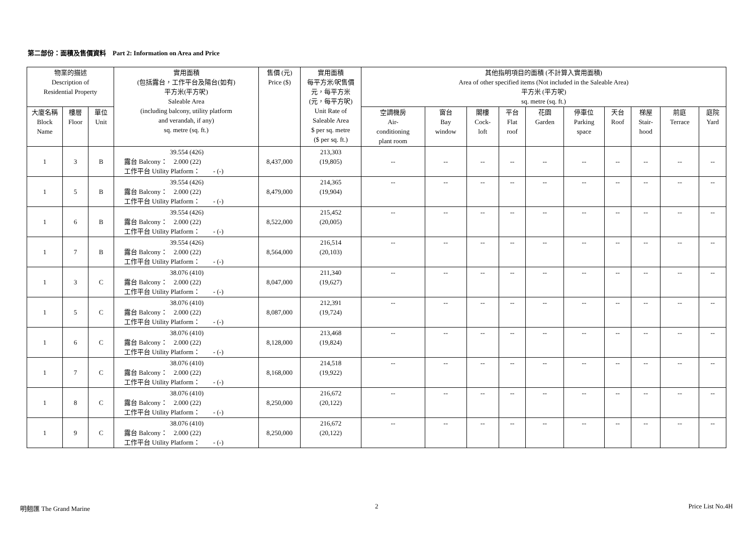第二部份：面積及售價資料 Part 2: Information on Area and Price
| 物業的描述 Description of Residential Property | | | 實用面積 (包括露台，工作平台及陽台(如有) 平方米(平方呎) Saleable Area (including balcony, utility platform and verandah, if any) sq. metre (sq. ft.) | 售價 (元) Price ($) | 實用面積 每平方米/呎售價 元，每平方米 (元，每平方呎) Unit Rate of Saleable Area $ per sq. metre ($ per sq. ft.) | 其他指明項目的面積 (不計算入實用面積) Area of other specified items (Not included in the Saleable Area) 平方米 (平方呎) sq. metre (sq. ft.) | | | | | | | | | |
| --- | --- | --- | --- | --- | --- | --- | --- | --- | --- | --- | --- | --- | --- | --- | --- |
| | | | | | | 空調機房 Air- conditioning plant room | 窗台 Bay window | 閣樓 Cock- loft | 平台 Flat roof | 花園 Garden | 停車位 Parking space | 天台 Roof | 梯屋 Stair- hood | 前庭 Terrace | 庭院 Yard |
| 大廈名稱 Block Name | 樓層 Floor | 單位 Unit | | | | | | | | | | | | | |
| 1 | 3 | B | 39.554 (426) 露台 Balcony： 2.000 (22) 工作平台 Utility Platform： - (-) | 8,437,000 | 213,303 (19,805) | -- | -- | -- | -- | -- | -- | -- | -- | -- | -- |
| 1 | 5 | B | 39.554 (426) 露台 Balcony： 2.000 (22) 工作平台 Utility Platform： - (-) | 8,479,000 | 214,365 (19,904) | -- | -- | -- | -- | -- | -- | -- | -- | -- | -- |
| 1 | 6 | B | 39.554 (426) 露台 Balcony： 2.000 (22) 工作平台 Utility Platform： - (-) | 8,522,000 | 215,452 (20,005) | -- | -- | -- | -- | -- | -- | -- | -- | -- | -- |
| 1 | 7 | B | 39.554 (426) 露台 Balcony： 2.000 (22) 工作平台 Utility Platform： - (-) | 8,564,000 | 216,514 (20,103) | -- | -- | -- | -- | -- | -- | -- | -- | -- | -- |
| 1 | 3 | C | 38.076 (410) 露台 Balcony： 2.000 (22) 工作平台 Utility Platform： - (-) | 8,047,000 | 211,340 (19,627) | -- | -- | -- | -- | -- | -- | -- | -- | -- | -- |
| 1 | 5 | C | 38.076 (410) 露台 Balcony： 2.000 (22) 工作平台 Utility Platform： - (-) | 8,087,000 | 212,391 (19,724) | -- | -- | -- | -- | -- | -- | -- | -- | -- | -- |
| 1 | 6 | C | 38.076 (410) 露台 Balcony： 2.000 (22) 工作平台 Utility Platform： - (-) | 8,128,000 | 213,468 (19,824) | -- | -- | -- | -- | -- | -- | -- | -- | -- | -- |
| 1 | 7 | C | 38.076 (410) 露台 Balcony： 2.000 (22) 工作平台 Utility Platform： - (-) | 8,168,000 | 214,518 (19,922) | -- | -- | -- | -- | -- | -- | -- | -- | -- | -- |
| 1 | 8 | C | 38.076 (410) 露台 Balcony： 2.000 (22) 工作平台 Utility Platform： - (-) | 8,250,000 | 216,672 (20,122) | -- | -- | -- | -- | -- | -- | -- | -- | -- | -- |
| 1 | 9 | C | 38.076 (410) 露台 Balcony： 2.000 (22) 工作平台 Utility Platform： - (-) | 8,250,000 | 216,672 (20,122) | -- | -- | -- | -- | -- | -- | -- | -- | -- | -- |
明翹匯 The Grand Marine 2 Price List No.4H